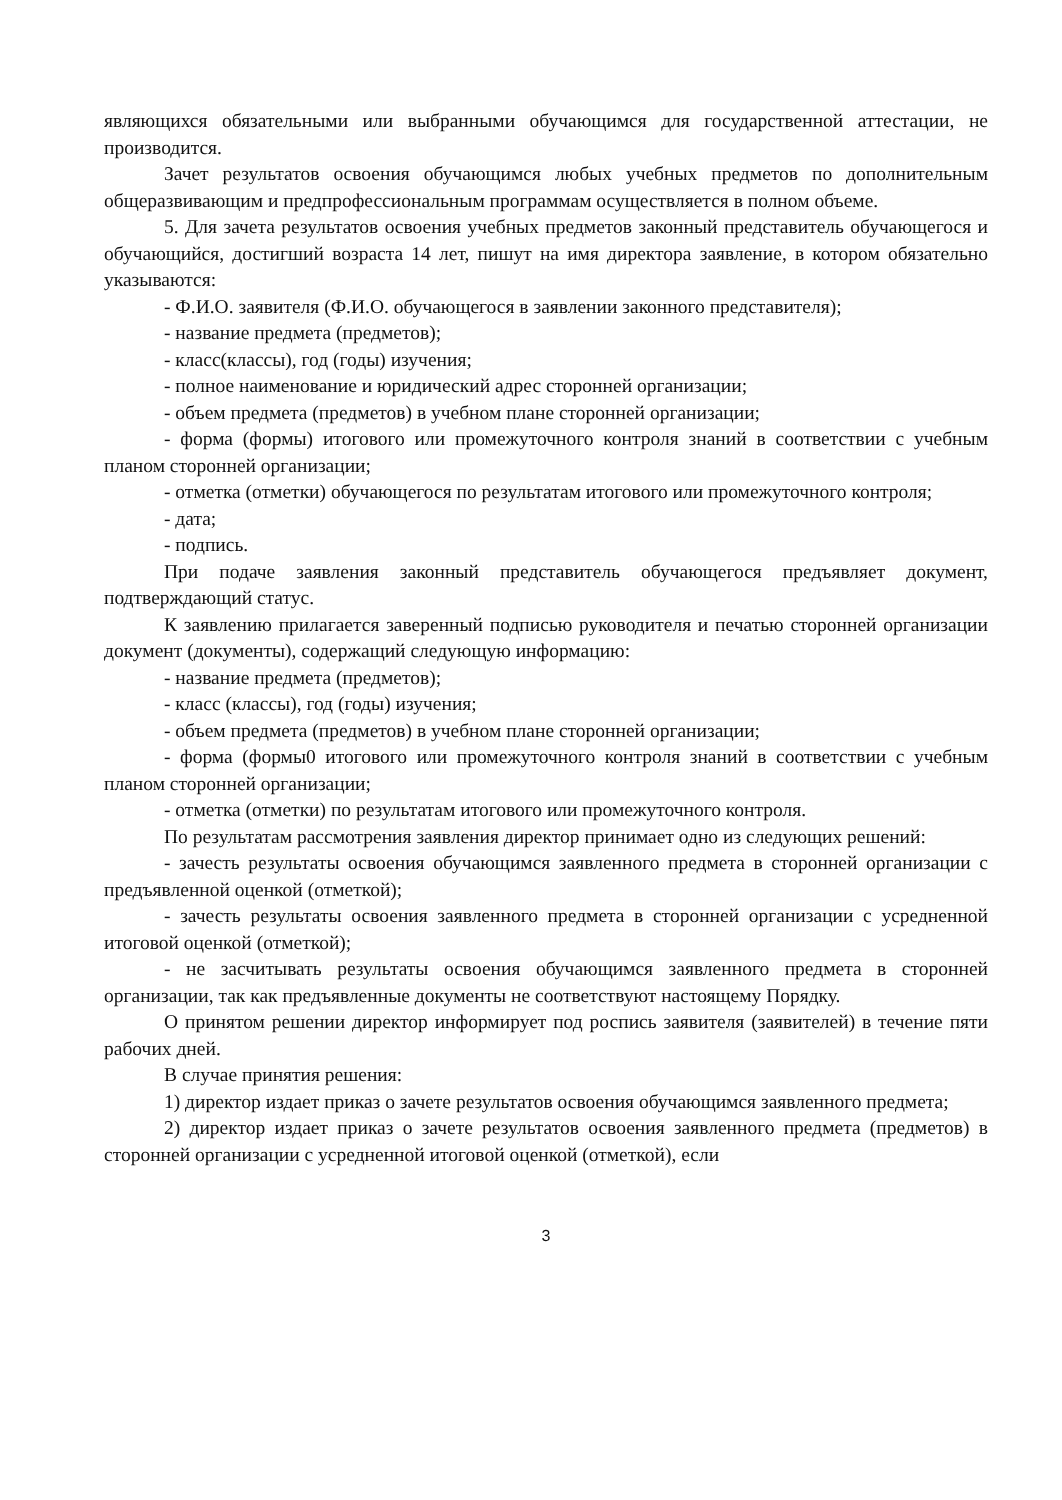являющихся обязательными или выбранными обучающимся для государственной аттестации, не производится.
Зачет результатов освоения обучающимся любых учебных предметов по дополнительным общеразвивающим и предпрофессиональным программам осуществляется в полном объеме.
5. Для зачета результатов освоения учебных предметов законный представитель обучающегося и обучающийся, достигший возраста 14 лет, пишут на имя директора заявление, в котором обязательно указываются:
- Ф.И.О. заявителя (Ф.И.О. обучающегося в заявлении законного представителя);
- название предмета (предметов);
- класс(классы), год (годы) изучения;
- полное наименование и юридический адрес сторонней организации;
- объем предмета (предметов) в учебном плане сторонней организации;
- форма (формы) итогового или промежуточного контроля знаний в соответствии с учебным планом сторонней организации;
- отметка (отметки) обучающегося по результатам итогового или промежуточного контроля;
- дата;
- подпись.
При подаче заявления законный представитель обучающегося предъявляет документ, подтверждающий статус.
К заявлению прилагается заверенный подписью руководителя и печатью сторонней организации документ (документы), содержащий следующую информацию:
- название предмета (предметов);
- класс (классы), год (годы) изучения;
- объем предмета (предметов) в учебном плане сторонней организации;
- форма (формы0 итогового или промежуточного контроля знаний в соответствии с учебным планом сторонней организации;
- отметка (отметки) по результатам итогового или промежуточного контроля.
По результатам рассмотрения заявления директор принимает одно из следующих решений:
- зачесть результаты освоения обучающимся заявленного предмета в сторонней организации с предъявленной оценкой (отметкой);
- зачесть результаты освоения заявленного предмета в сторонней организации с усредненной итоговой оценкой (отметкой);
- не засчитывать результаты освоения обучающимся заявленного предмета в сторонней организации, так как предъявленные документы не соответствуют настоящему Порядку.
О принятом решении директор информирует под роспись заявителя (заявителей) в течение пяти рабочих дней.
В случае принятия решения:
1) директор издает приказ о зачете результатов освоения обучающимся заявленного предмета;
2) директор издает приказ о зачете результатов освоения заявленного предмета (предметов) в сторонней организации с усредненной итоговой оценкой (отметкой), если
3